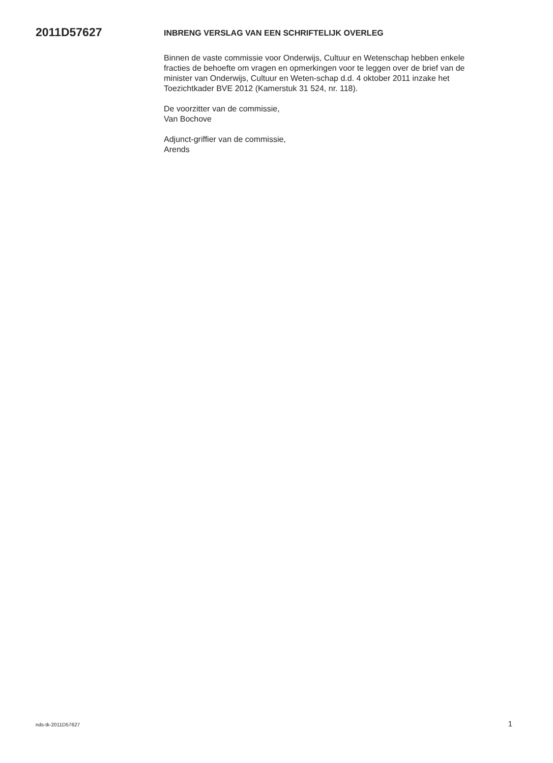2011D57627
INBRENG VERSLAG VAN EEN SCHRIFTELIJK OVERLEG
Binnen de vaste commissie voor Onderwijs, Cultuur en Wetenschap hebben enkele fracties de behoefte om vragen en opmerkingen voor te leggen over de brief van de minister van Onderwijs, Cultuur en Weten-schap d.d. 4 oktober 2011 inzake het Toezichtkader BVE 2012 (Kamerstuk 31 524, nr. 118).
De voorzitter van de commissie,
Van Bochove
Adjunct-griffier van de commissie,
Arends
nds-tk-2011D57627 1